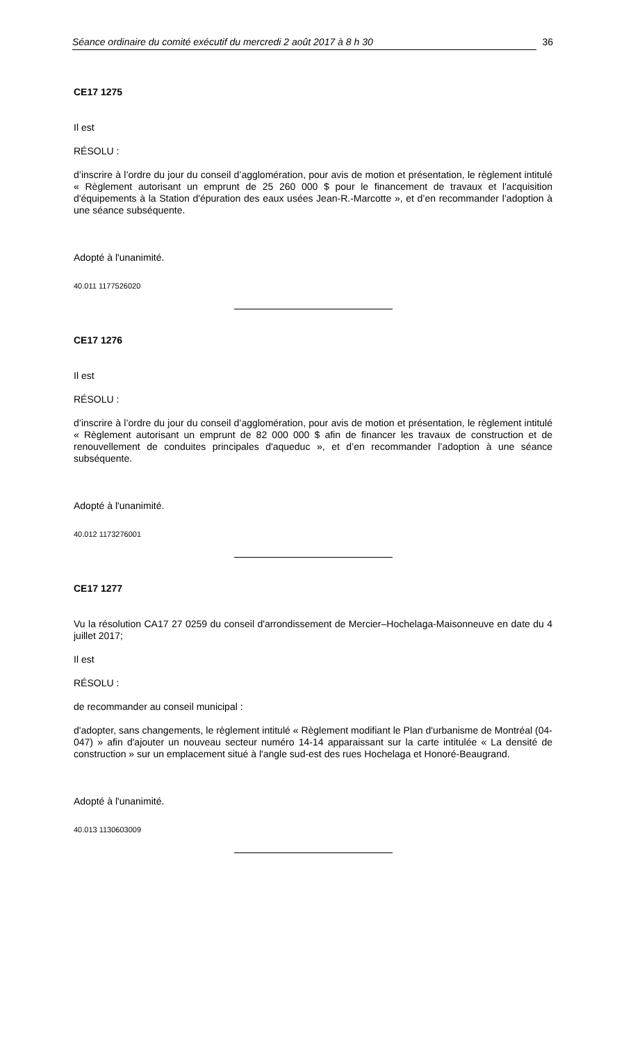Séance ordinaire du comité exécutif du mercredi 2 août 2017 à 8 h 30 36
CE17 1275
Il est
RÉSOLU :
d’inscrire à l’ordre du jour du conseil d’agglomération, pour avis de motion et présentation, le règlement intitulé « Règlement autorisant un emprunt de 25 260 000 $ pour le financement de travaux et l'acquisition d'équipements à la Station d'épuration des eaux usées Jean-R.-Marcotte », et d’en recommander l’adoption à une séance subséquente.
Adopté à l'unanimité.
40.011 1177526020
CE17 1276
Il est
RÉSOLU :
d’inscrire à l’ordre du jour du conseil d’agglomération, pour avis de motion et présentation, le règlement intitulé « Règlement autorisant un emprunt de 82 000 000 $ afin de financer les travaux de construction et de renouvellement de conduites principales d'aqueduc », et d’en recommander l’adoption à une séance subséquente.
Adopté à l'unanimité.
40.012 1173276001
CE17 1277
Vu la résolution CA17 27 0259 du conseil d'arrondissement de Mercier–Hochelaga-Maisonneuve en date du 4 juillet 2017;
Il est
RÉSOLU :
de recommander au conseil municipal :
d'adopter, sans changements, le règlement intitulé « Règlement modifiant le Plan d'urbanisme de Montréal (04-047) » afin d'ajouter un nouveau secteur numéro 14-14 apparaissant sur la carte intitulée « La densité de construction » sur un emplacement situé à l'angle sud-est des rues Hochelaga et Honoré-Beaugrand.
Adopté à l'unanimité.
40.013 1130603009